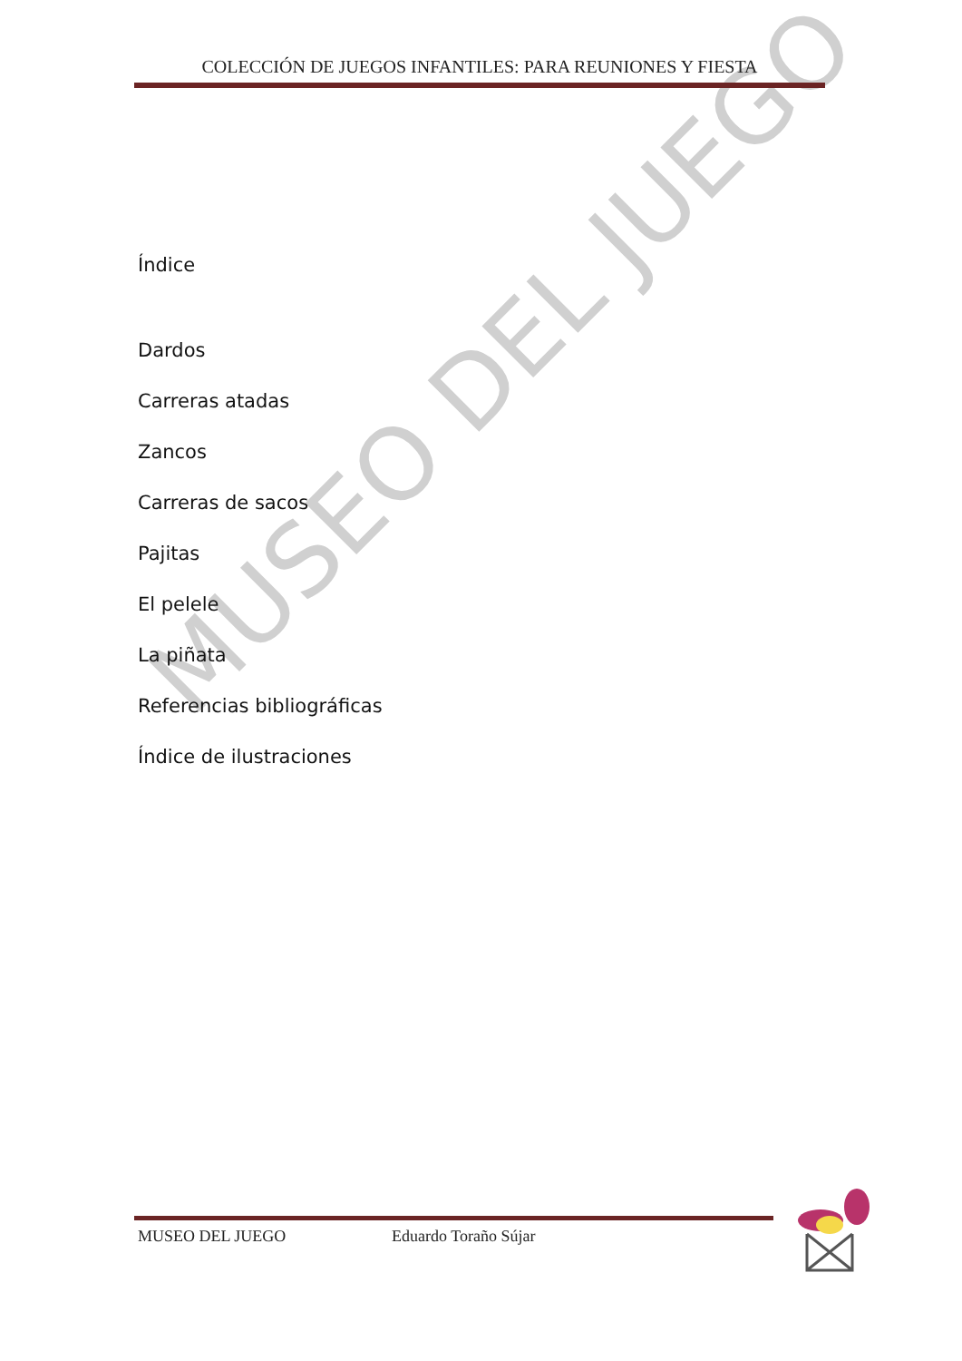MUSEO DEL JUEGO
COLECCIÓN DE JUEGOS INFANTILES: PARA REUNIONES Y FIESTA
Índice
Dardos
Carreras atadas
Zancos
Carreras de sacos
Pajitas
El pelele
La piñata
Referencias bibliográficas
Índice de ilustraciones
MUSEO DEL JUEGO Eduardo Toraño Sújar